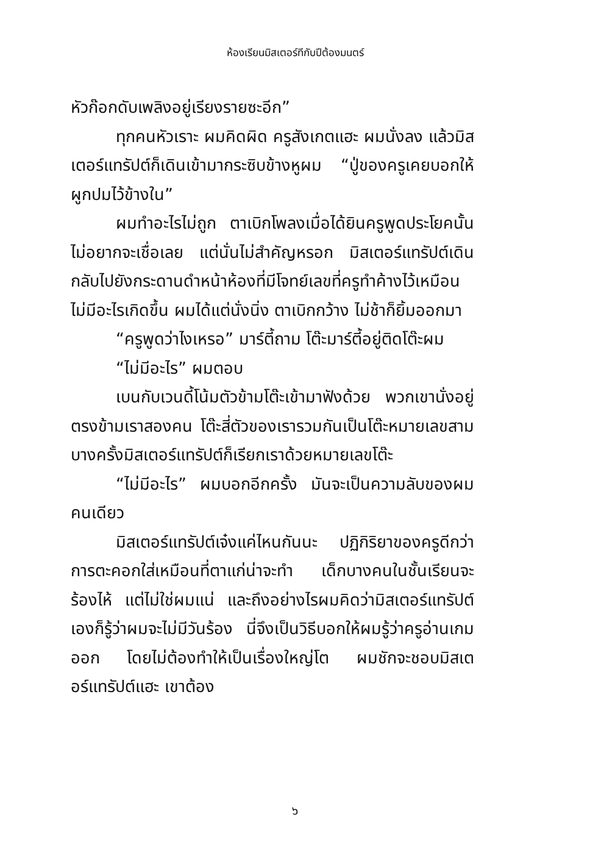ห้องเรียนมิสเตอร์ทีกับปีต้องมนตร์
หัวก๊อกดับเพลิงอยู่เรียงรายซะอีก”
ทุกคนหัวเราะ ผมคิดผิด ครูสังเกตแฮะ ผมนั่งลง แล้วมิสเตอร์แทรัปต์ก็เดินเข้ามากระซิบข้างหูผม “ปู่ของครูเคยบอกให้ผูกปมไว้ข้างใน”
ผมทำอะไรไม่ถูก ตาเบิกโพลงเมื่อได้ยินครูพูดประโยคนั้น ไม่อยากจะเชื่อเลย แต่นั่นไม่สำคัญหรอก มิสเตอร์แทรัปต์เดินกลับไปยังกระดานดำหน้าห้องที่มีโจทย์เลขที่ครูทำค้างไว้เหมือนไม่มีอะไรเกิดขึ้น ผมได้แต่นั่งนิ่ง ตาเบิกกว้าง ไม่ช้าก็ยิ้มออกมา
“ครูพูดว่าไงเหรอ” มาร์ตี้ถาม โต๊ะมาร์ตี้อยู่ติดโต๊ะผม
“ไม่มีอะไร” ผมตอบ
เบนกับเวนดี้โน้มตัวข้ามโต๊ะเข้ามาฟังด้วย พวกเขานั่งอยู่ตรงข้ามเราสองคน โต๊ะสี่ตัวของเรารวมกันเป็นโต๊ะหมายเลขสาม บางครั้งมิสเตอร์แทรัปต์ก็เรียกเราด้วยหมายเลขโต๊ะ
“ไม่มีอะไร” ผมบอกอีกครั้ง มันจะเป็นความลับของผมคนเดียว
มิสเตอร์แทรัปต์เจ๋งแค่ไหนกันนะ ปฏิกิริยาของครูดีกว่าการตะคอกใส่เหมือนที่ตาแก่น่าจะทำ เด็กบางคนในชั้นเรียนจะร้องไห้ แต่ไม่ใช่ผมแน่ และถึงอย่างไรผมคิดว่ามิสเตอร์แทรัปต์เองก็รู้ว่าผมจะไม่มีวันร้อง นี่จึงเป็นวิธีบอกให้ผมรู้ว่าครูอ่านเกมออก โดยไม่ต้องทำให้เป็นเรื่องใหญ่โต ผมชักจะชอบมิสเตอร์แทรัปต์แฮะ เขาต้อง
๖